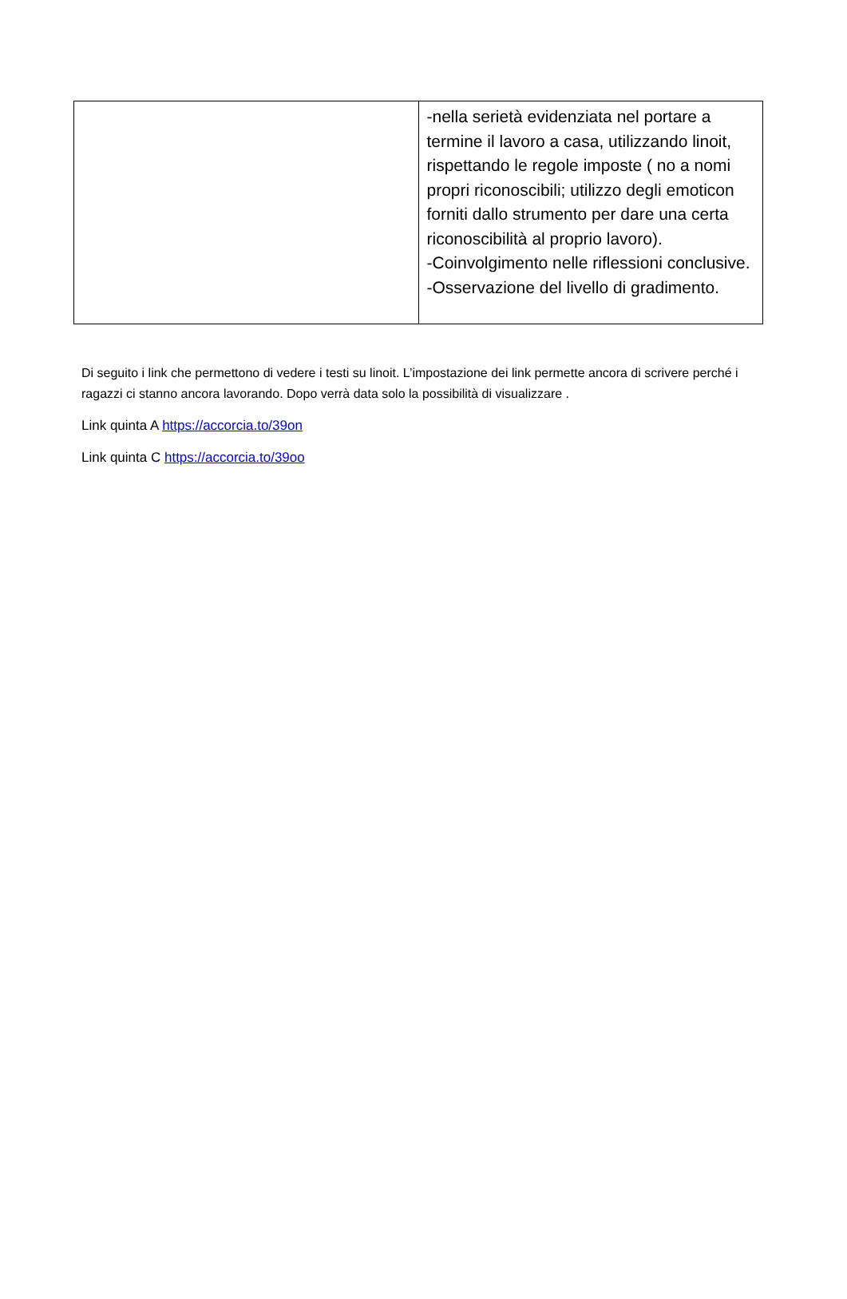| | -nella serietà evidenziata nel portare a termine il lavoro a casa, utilizzando linoit, rispettando le regole imposte ( no a nomi propri riconoscibili; utilizzo degli emoticon forniti dallo strumento per dare una certa riconoscibilità al proprio lavoro). -Coinvolgimento nelle riflessioni conclusive. -Osservazione del livello di gradimento. |
Di seguito i link che permettono di vedere i testi su linoit. L’impostazione dei link permette ancora di scrivere perché i ragazzi ci stanno ancora lavorando. Dopo verrà data solo la possibilità di visualizzare .
Link quinta A https://accorcia.to/39on
Link quinta C https://accorcia.to/39oo